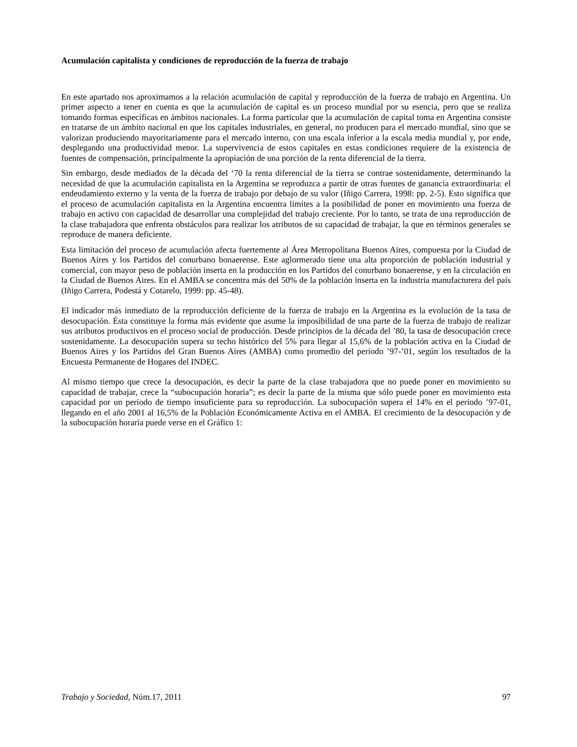Acumulación capitalista y condiciones de reproducción de la fuerza de trabajo
En este apartado nos aproximamos a la relación acumulación de capital y reproducción de la fuerza de trabajo en Argentina. Un primer aspecto a tener en cuenta es que la acumulación de capital es un proceso mundial por su esencia, pero que se realiza tomando formas específicas en ámbitos nacionales. La forma particular que la acumulación de capital toma en Argentina consiste en tratarse de un ámbito nacional en que los capitales industriales, en general, no producen para el mercado mundial, sino que se valorizan produciendo mayoritariamente para el mercado interno, con una escala inferior a la escala media mundial y, por ende, desplegando una productividad menor. La supervivencia de estos capitales en estas condiciones requiere de la existencia de fuentes de compensación, principalmente la apropiación de una porción de la renta diferencial de la tierra.
Sin embargo, desde mediados de la década del ‘70 la renta diferencial de la tierra se contrae sostenidamente, determinando la necesidad de que la acumulación capitalista en la Argentina se reproduzca a partir de otras fuentes de ganancia extraordinaria: el endeudamiento externo y la venta de la fuerza de trabajo por debajo de su valor (Iñigo Carrera, 1998: pp. 2-5). Esto significa que el proceso de acumulación capitalista en la Argentina encuentra límites a la posibilidad de poner en movimiento una fuerza de trabajo en activo con capacidad de desarrollar una complejidad del trabajo creciente. Por lo tanto, se trata de una reproducción de la clase trabajadora que enfrenta obstáculos para realizar los atributos de su capacidad de trabajar, la que en términos generales se reproduce de manera deficiente.
Esta limitación del proceso de acumulación afecta fuertemente al Área Metropolitana Buenos Aires, compuesta por la Ciudad de Buenos Aires y los Partidos del conurbano bonaerense. Este aglormerado tiene una alta proporción de población industrial y comercial, con mayor peso de población inserta en la producción en los Partidos del conurbano bonaerense, y en la circulación en la Ciudad de Buenos Aires. En el AMBA se concentra más del 50% de la población inserta en la industria manufacturera del país (Iñigo Carrera, Podestá y Cotarelo, 1999: pp. 45-48).
El indicador más inmediato de la reproducción deficiente de la fuerza de trabajo en la Argentina es la evolución de la tasa de desocupación. Ésta constituye la forma más evidente que asume la imposibilidad de una parte de la fuerza de trabajo de realizar sus atributos productivos en el proceso social de producción. Desde principios de la década del ’80, la tasa de desocupación crece sostenidamente. La desocupación supera su techo histórico del 5% para llegar al 15,6% de la población activa en la Ciudad de Buenos Aires y los Partidos del Gran Buenos Aires (AMBA) como promedio del período ’97-’01, según los resultados de la Encuesta Permanente de Hogares del INDEC.
Al mismo tiempo que crece la desocupación, es decir la parte de la clase trabajadora que no puede poner en movimiento su capacidad de trabajar, crece la “subocupación horaria”; es decir la parte de la misma que sólo puede poner en movimiento esta capacidad por un período de tiempo insuficiente para su reproducción. La subocupación supera el 14% en el período ’97-01, llegando en el año 2001 al 16,5% de la Población Económicamente Activa en el AMBA. El crecimiento de la desocupación y de la subocupación horaria puede verse en el Gráfico 1:
Trabajo y Sociedad, Núm.17, 2011 97